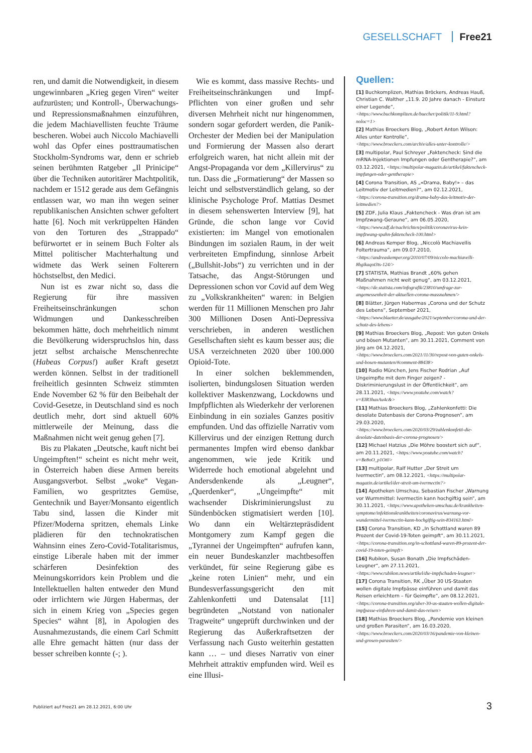GESELLSCHAFT Free21
ren, und damit die Notwendigkeit, in diesem ungewinnbaren „Krieg gegen Viren“ weiter aufzurüsten; und Kontroll-, Überwachungs- und Repressionsmaßnahmen einzuführen, die jedem Machiavellisten feuchte Träume bescheren. Wobei auch Niccolo Machiavelli wohl das Opfer eines posttraumatischen Stockholm-Syndroms war, denn er schrieb seinen berühmten Ratgeber „Il Prinicipe“ über die Techniken autoritärer Machtpolitik, nachdem er 1512 gerade aus dem Gefängnis entlassen war, wo man ihn wegen seiner republikanischen Ansichten schwer gefoltert hatte [6]. Noch mit verkrüppelten Händen von den Torturen des „Strappado“ befürwortet er in seinem Buch Folter als Mittel politischer Machterhaltung und widmete das Werk seinen Folterern höchstselbst, den Medici.
Nun ist es zwar nicht so, dass die Regierung für ihre massiven Freiheitseinschränkungen schon Widmungen und Dankesschreiben bekommen hätte, doch mehrheitlich nimmt die Bevölkerung widerspruchslos hin, dass jetzt selbst archaische Menschenrechte (Habeas Corpus!) außer Kraft gesetzt werden können. Selbst in der traditionell freiheitlich gesinnten Schweiz stimmten Ende November 62 % für den Beibehalt der Covid-Gesetze, in Deutschland sind es noch deutlich mehr, dort sind aktuell 60% mittlerweile der Meinung, dass die Maßnahmen nicht weit genug gehen [7].
Bis zu Plakaten „Deutsche, kauft nicht bei Ungeimpften!“ scheint es nicht mehr weit, in Österreich haben diese Armen bereits Ausgangsverbot. Selbst „woke“ Vegan-Familien, wo gespritztes Gemüse, Gentechnik und Bayer/Monsanto eigentlich Tabu sind, lassen die Kinder mit Pfizer/Moderna spritzen, ehemals Linke plädieren für den technokratischen Wahnsinn eines Zero-Covid-Totalitarismus, einstige Liberale haben mit der immer schärferen Desinfektion des Meinungskorridors kein Problem und die Intellektuellen halten entweder den Mund oder irrlichtern wie Jürgen Habermas, der sich in einem Krieg von „Species gegen Species“ wähnt [8], in Apologien des Ausnahmezustands, die einem Carl Schmitt alle Ehre gemacht hätten (nur dass der besser schreiben konnte (-; ).
Wie es kommt, dass massive Rechts- und Freiheitseinschränkungen und Impf-Pflichten von einer großen und sehr diversen Mehrheit nicht nur hingenommen, sondern sogar gefordert werden, die Panik-Orchester der Medien bei der Manipulation und Formierung der Massen also derart erfolgreich waren, hat nicht allein mit der Angst-Propaganda vor dem „Killervirus“ zu tun. Dass die „Formatierung“ der Massen so leicht und selbstverständlich gelang, so der klinische Psychologe Prof. Mattias Desmet in diesem sehenswerten Interview [9], hat Gründe, die schon lange vor Covid existierten: im Mangel von emotionalen Bindungen im sozialen Raum, in der weit verbreiteten Empfindung, sinnlose Arbeit („Bullshit-Jobs“) zu verrichten und in der Tatsache, das Angst-Störungen und Depressionen schon vor Covid auf dem Weg zu „Volkskrankheiten“ waren: in Belgien werden für 11 Millionen Menschen pro Jahr 300 Millionen Dosen Anti-Depressiva verschrieben, in anderen westlichen Gesellschaften sieht es kaum besser aus; die USA verzeichneten 2020 über 100.000 Opioid-Tote.
In einer solchen beklemmenden, isolierten, bindungslosen Situation werden kollektiver Maskenzwang, Lockdowns und Impfpflichten als Wiederkehr der verlorenen Einbindung in ein soziales Ganzes positiv empfunden. Und das offizielle Narrativ vom Killervirus und der einzigen Rettung durch permanentes Impfen wird ebenso dankbar angenommen, wie jede Kritik und Widerrede hoch emotional abgelehnt und Andersdenkende als „Leugner“, „Querdenker“, „Ungeimpfte“ mit wachsender Diskriminierungslust zu Sündenböcken stigmatisiert werden [10]. Wo dann ein Weltärztepräsdident Montgomery zum Kampf gegen die „Tyrannei der Ungeimpften“ aufrufen kann, ein neuer Bundeskanzler machtbesoffen verkündet, für seine Regierung gäbe es „keine roten Linien“ mehr, und ein Bundesverfassungsgericht den mit Zahlenkonfetti und Datensalat [11] begründeten „Notstand von nationaler Tragweite“ ungeprüft durchwinken und der Regierung das Außerkraftsetzen der Verfassung nach Gusto weiterhin gestatten kann … – und dieses Narrativ von einer Mehrheit attraktiv empfunden wird. Weil es eine Illusi-
Quellen:
[1] Buchkomplizen, Mathias Bröckers, Andreas Hauß, Christian C. Walther „11.9. 20 Jahre danach - Einsturz einer Legende“, <https://www.buchkomplizen.de/buecher/politik/11-9.html?noloc=1>
[2] Mathias Broeckers Blog, „Robert Anton Wilson: Alles unter Kontrolle“, <https://www.broeckers.com/archiv/alles-unter-kontrolle/>
[3] multipolar, Paul Schreyer „Faktencheck: Sind die mRNA-Injektionen Impfungen oder Gentherapie?“, am 03.12.2021, <https://multipolar-magazin.de/artikel/faktencheck-impfungen-oder-gentherapie>
[4] Corona Transition, AS „«Drama, Baby!» – das Leitmotiv der Leitmedien?“, am 02.12.2021, <https://corona-transition.org/drama-baby-das-leitmotiv-der-leitmedien?>
[5] ZDF, Julia Klaus „Faktencheck - Was dran ist am Impfzwang-Geraune“, am 06.05.2020, <https://www.zdf.de/nachrichten/politik/coronavirus-kein-impfzwang-spahn-faktencheck-100.html>
[6] Andreas Kemper Blog, „Niccolò Machiavellis Foltertrauma“, am 09.07.2010, <https://andreaskemper.org/2010/07/09/niccolo-machiavelli-8bgikaqot3ts-124/>
[7] STATISTA, Mathias Brandt „60% gehen Maßnahmen nicht weit genug“, am 03.12.2021, <https://de.statista.com/infografik/23810/umfrage-zur-angemessenheit-der-aktuellen-corona-massnahmen/>
[8] Blätter, Jürgen Habermas „Corona und der Schutz des Lebens“, September 2021, <https://www.blaetter.de/ausgabe/2021/september/corona-und-der-schutz-des-lebens>
[9] Mathias Broeckers Blog, „Repost: Von guten Onkels und bösen Mutanten“, am 30.11.2021, Comment von Jörg am 04.12.2021, <https://www.broeckers.com/2021/11/30/repost-von-guten-onkels-und-bosen-mutanten/#comment-88438>
[10] Radio München, Jens Fischer Rodrian „Auf Ungeimpfte mit dem Finger zeigen? - Diskriminierungslust in der Öffentlichkeit“, am 28.11.2021, <https://www.youtube.com/watch?v=EIR3haxAu4c&>
[11] Mathias Broeckers Blog, „Zahlenkonfetti: Die desolate Datenbasis der Corona-Prognosen“, am 29.03.2020, <https://www.broeckers.com/2020/03/29/zahlenkonfetti-die-desolate-datenbasis-der-corona-prognosen/>
[12] Michael Hatzius „Die Möhre boostert sich auf“, am 20.11.2021, <https://www.youtube.com/watch?v=Be8oO_p1Ot0>
[13] multipolar, Ralf Hutter „Der Streit um Ivermectin“, am 08.12.2021, <https://multipolar-magazin.de/artikel/der-streit-um-ivermectin?>
[14] Apotheken Umschau, Sebastian Fischer „Warnung vor Wurmmittel: Ivermectin kann hochgiftig sein“, am 30.11.2021, <https://www.apotheken-umschau.de/krankheiten-symptome/infektionskrankheiten/coronavirus/warnung-vor-wundermittel-ivermectin-kann-hochgiftig-sein-834163.html>
[15] Corona Transition, KD „In Schottland waren 89 Prozent der Covid-19-Toten geimpft“, am 30.11.2021, <https://corona-transition.org/in-schottland-waren-89-prozent-der-covid-19-toten-geimpft>
[16] Rubikon, Susan Bonath „Die Impfschäden-Leugner“, am 27.11.2021, <https://www.rubikon.news/artikel/die-impfschaden-leugner>
[17] Corona Transition, RK „Über 30 US-Staaten wollen digitale Impfpässe einführen und damit das Reisen erleichtern – für Geimpfte“, am 08.12.2021, <https://corona-transition.org/uber-30-us-staaten-wollen-digitale-impfpasse-einfuhren-und-damit-das-reisen>
[18] Mathias Broeckers Blog, „Pandemie von kleinen und großen Parasiten“, am 16.03.2020, <https://www.broeckers.com/2020/03/16/pandemie-von-kleinen-und-grosen-parasiten/>
Publiziert auf Free21 am 28.12.2021, 6:00 Uhr
3